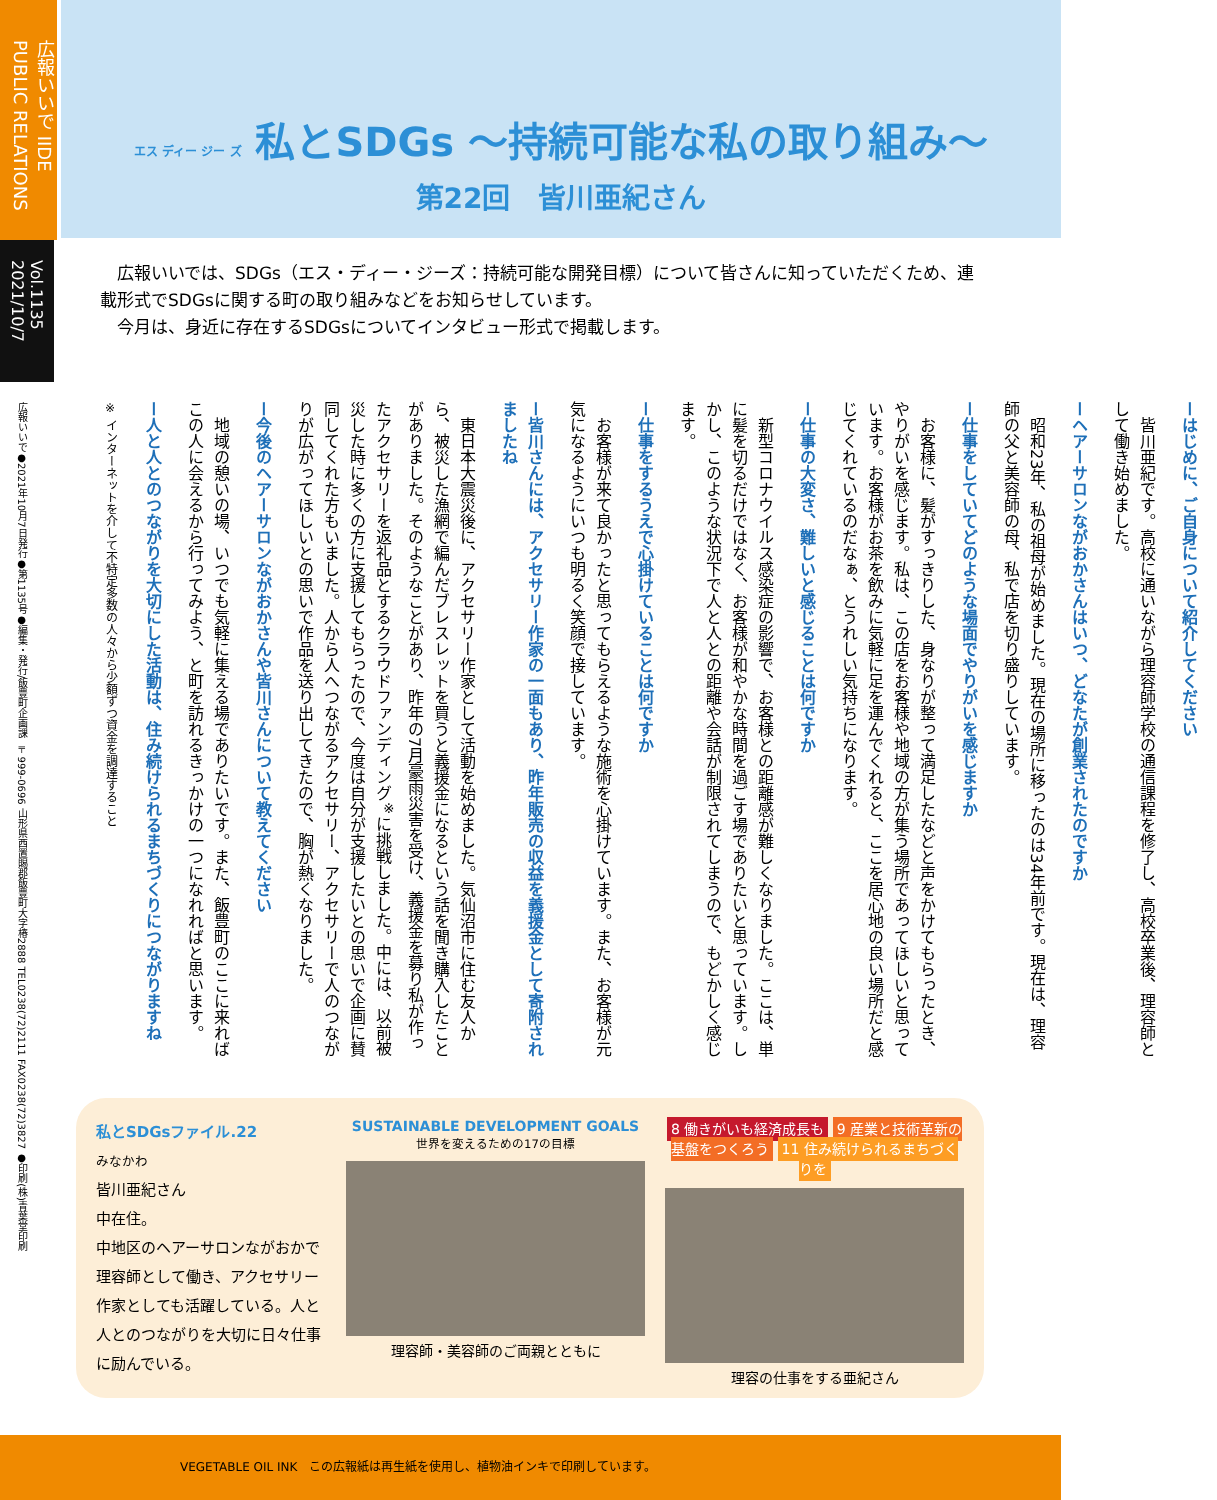広報いいで IIDE PUBLIC RELATIONS
Vol.1135 2021/10/7
広報いいで●2021年10月7日発行●第1135号●編集・発行/飯豊町企画課 〒999-0696 山形県西置賜郡飯豊町大字椿2888 TEL0238(72)2111 FAX0238(72)3827 ●印刷(株)青葉堂印刷
エス ディー ジー ズ 私とSDGs ～持続可能な私の取り組み～
第22回　皆川亜紀さん
　広報いいでは、SDGs（エス・ディー・ジーズ：持続可能な開発目標）について皆さんに知っていただくため、連載形式でSDGsに関する町の取り組みなどをお知らせしています。
　今月は、身近に存在するSDGsについてインタビュー形式で掲載します。
ーはじめに、ご自身について紹介してください
　皆川亜紀です。高校に通いながら理容師学校の通信課程を修了し、高校卒業後、理容師として働き始めました。
ーヘアーサロンながおかさんはいつ、どなたが創業されたのですか
　昭和23年、私の祖母が始めました。現在の場所に移ったのは34年前です。現在は、理容師の父と美容師の母、私で店を切り盛りしています。
ー仕事をしていてどのような場面でやりがいを感じますか
　お客様に、髪がすっきりした、身なりが整って満足したなどと声をかけてもらったとき、やりがいを感じます。私は、この店をお客様や地域の方が集う場所であってほしいと思っています。お客様がお茶を飲みに気軽に足を運んでくれると、ここを居心地の良い場所だと感じてくれているのだなぁ、とうれしい気持ちになります。
ー仕事の大変さ、難しいと感じることは何ですか
　新型コロナウイルス感染症の影響で、お客様との距離感が難しくなりました。ここは、単に髪を切るだけではなく、お客様が和やかな時間を過ごす場でありたいと思っています。しかし、このような状況下で人と人との距離や会話が制限されてしまうので、もどかしく感じます。
ー仕事をするうえで心掛けていることは何ですか
　お客様が来て良かったと思ってもらえるような施術を心掛けています。また、お客様が元気になるようにいつも明るく笑顔で接しています。
ー皆川さんには、アクセサリー作家の一面もあり、昨年販売の収益を義援金として寄附されましたね
　東日本大震災後に、アクセサリー作家として活動を始めました。気仙沼市に住む友人から、被災した漁網で編んだブレスレットを買うと義援金になるという話を聞き購入したことがありました。そのようなことがあり、昨年の7月豪雨災害を受け、義援金を募り私が作ったアクセサリーを返礼品とするクラウドファンディング<sup>※</sup>に挑戦しました。中には、以前被災した時に多くの方に支援してもらったので、今度は自分が支援したいとの思いで企画に賛同してくれた方もいました。人から人へつながるアクセサリー、アクセサリーで人のつながりが広がってほしいとの思いで作品を送り出してきたので、胸が熱くなりました。
ー今後のヘアーサロンながおかさんや皆川さんについて教えてください
　地域の憩いの場、いつでも気軽に集える場でありたいです。また、飯豊町のここに来ればこの人に会えるから行ってみよう、と町を訪れるきっかけの一つになれればと思います。
ー人と人とのつながりを大切にした活動は、住み続けられるまちづくりにつながりますね
※ インターネットを介して不特定多数の人々から少額ずつ資金を調達すること
私とSDGsファイル.22
みなかわ
皆川亜紀さん
中在住。
中地区のヘアーサロンながおかで理容師として働き、アクセサリー作家としても活躍している。人と人とのつながりを大切に日々仕事に励んでいる。
SUSTAINABLE DEVELOPMENT GOALS
世界を変えるための17の目標
理容師・美容師のご両親とともに
8 働きがいも経済成長も 9 産業と技術革新の基盤をつくろう 11 住み続けられるまちづくりを
理容の仕事をする亜紀さん
VEGETABLE OIL INK　この広報紙は再生紙を使用し、植物油インキで印刷しています。